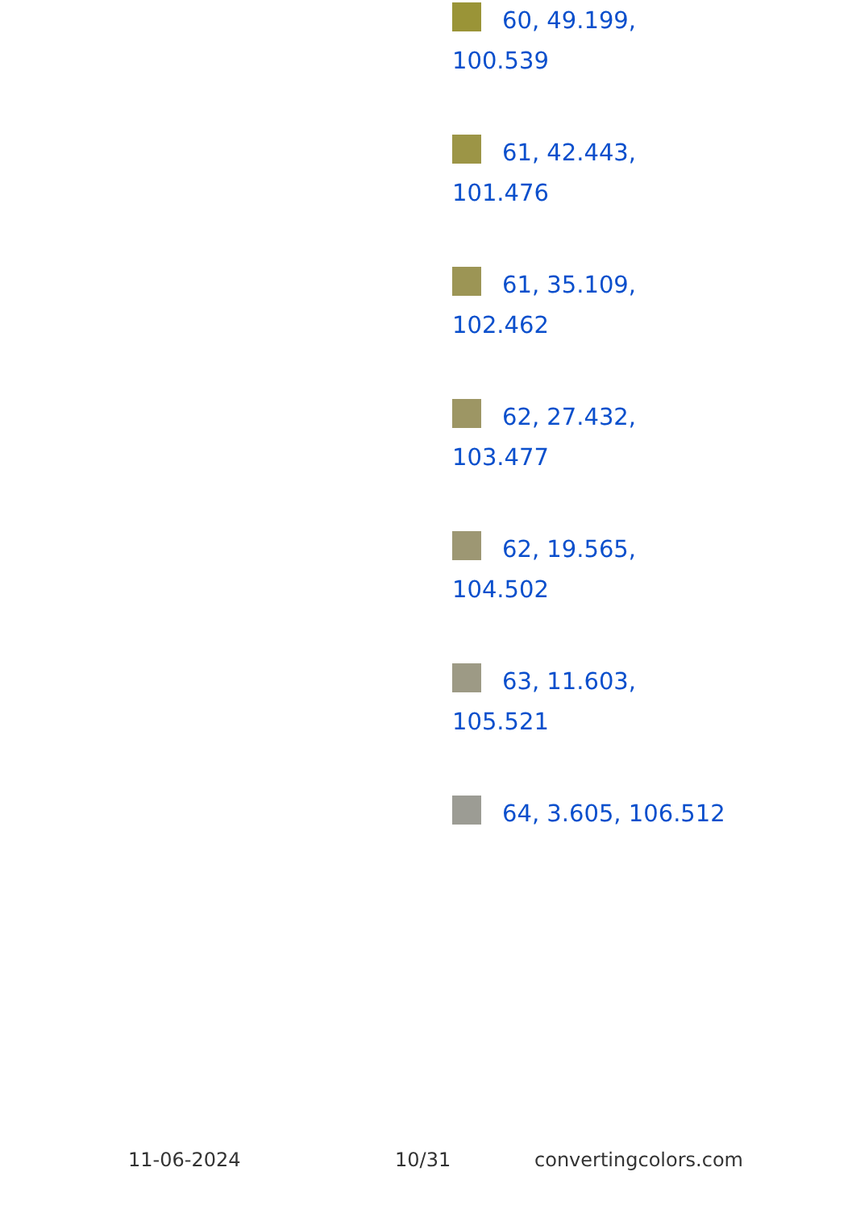60, 49.199, 100.539
61, 42.443, 101.476
61, 35.109, 102.462
62, 27.432, 103.477
62, 19.565, 104.502
63, 11.603, 105.521
64, 3.605, 106.512
11-06-2024 10/31 convertingcolors.com